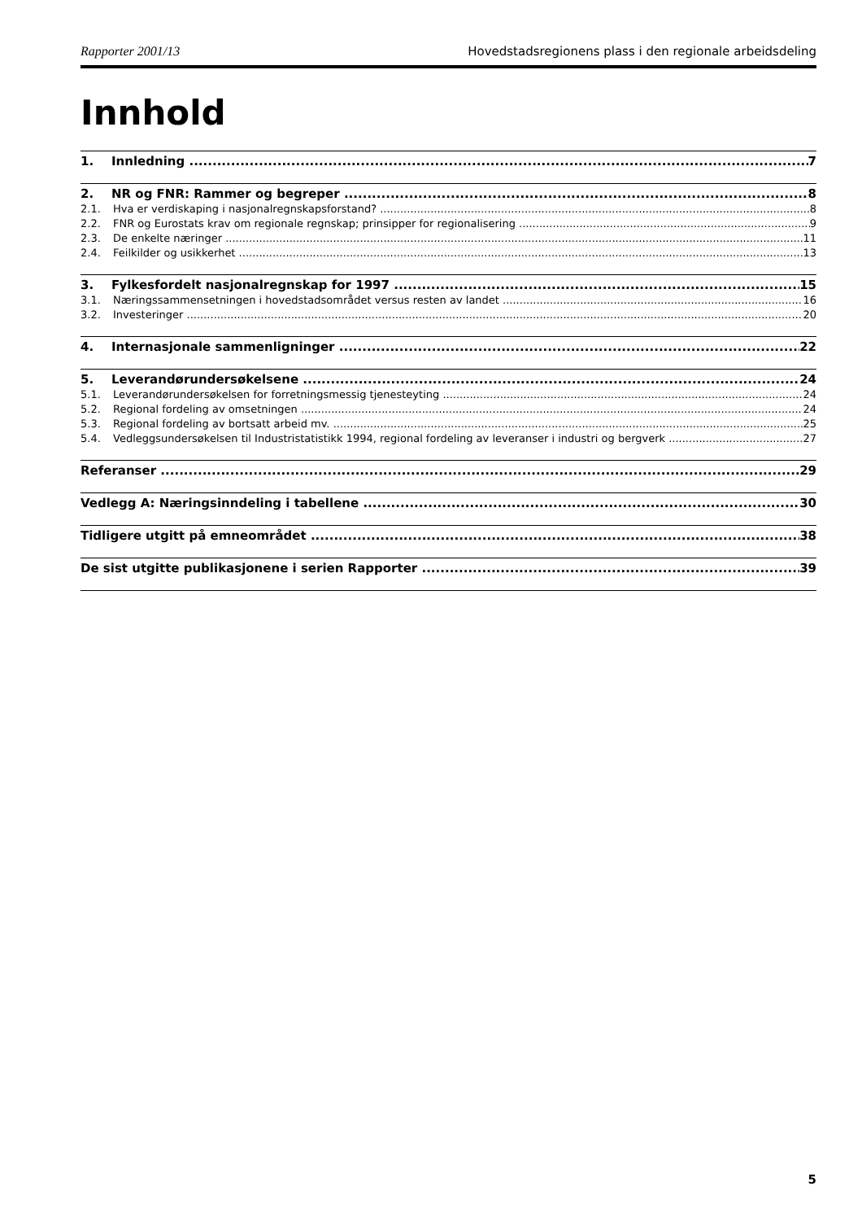Rapporter 2001/13 Hovedstadsregionens plass i den regionale arbeidsdeling
Innhold
1. Innledning 7
2. NR og FNR: Rammer og begreper 8
2.1. Hva er verdiskaping i nasjonalregnskapsforstand? 8
2.2. FNR og Eurostats krav om regionale regnskap; prinsipper for regionalisering 9
2.3. De enkelte næringer 11
2.4. Feilkilder og usikkerhet 13
3. Fylkesfordelt nasjonalregnskap for 1997 15
3.1. Næringssammensetningen i hovedstadsområdet versus resten av landet 16
3.2. Investeringer 20
4. Internasjonale sammenligninger 22
5. Leverandørundersøkelsene 24
5.1. Leverandørundersøkelsen for forretningsmessig tjenesteyting 24
5.2. Regional fordeling av omsetningen 24
5.3. Regional fordeling av bortsatt arbeid mv. 25
5.4. Vedleggsundersøkelsen til Industristatistikk 1994, regional fordeling av leveranser i industri og bergverk 27
Referanser 29
Vedlegg A: Næringsinndeling i tabellene 30
Tidligere utgitt på emneområdet 38
De sist utgitte publikasjonene i serien Rapporter 39
5